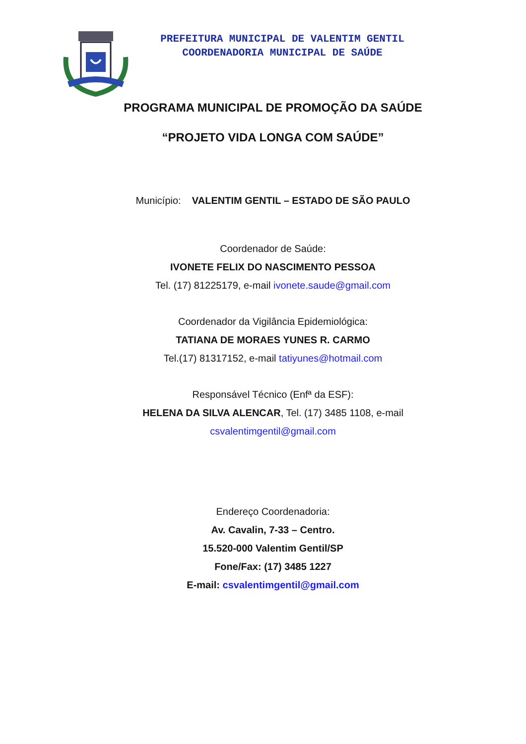PREFEITURA MUNICIPAL DE VALENTIM GENTIL
COORDENADORIA MUNICIPAL DE SAÚDE
PROGRAMA MUNICIPAL DE PROMOÇÃO DA SAÚDE
“PROJETO VIDA LONGA COM SAÚDE”
Município: VALENTIM GENTIL – ESTADO DE SÃO PAULO
Coordenador de Saúde:
IVONETE FELIX DO NASCIMENTO PESSOA
Tel. (17) 81225179, e-mail ivonete.saude@gmail.com
Coordenador da Vigilância Epidemiológica:
TATIANA DE MORAES YUNES R. CARMO
Tel.(17) 81317152, e-mail tatiyunes@hotmail.com
Responsável Técnico (Enfª da ESF):
HELENA DA SILVA ALENCAR, Tel. (17) 3485 1108, e-mail
csvalentimgentil@gmail.com
Endereço Coordenadoria:
Av. Cavalin, 7-33 – Centro.
15.520-000 Valentim Gentil/SP
Fone/Fax: (17) 3485 1227
E-mail: csvalentimgentil@gmail.com